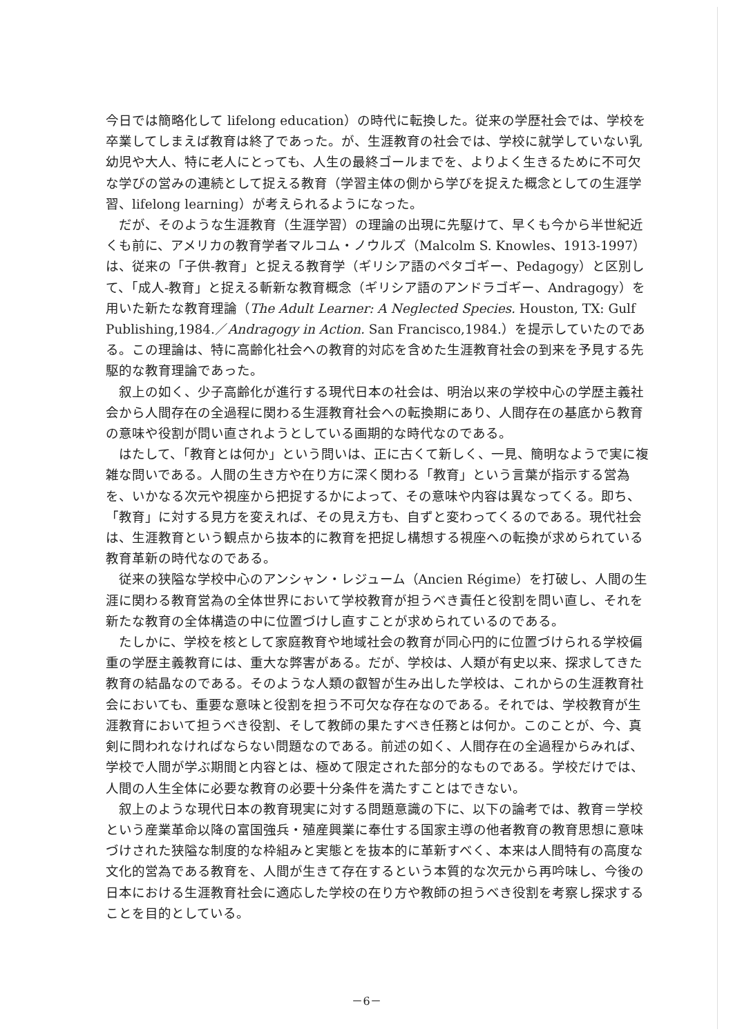今日では簡略化して lifelong education）の時代に転換した。従来の学歴社会では、学校を卒業してしまえば教育は終了であった。が、生涯教育の社会では、学校に就学していない乳幼児や大人、特に老人にとっても、人生の最終ゴールまでを、よりよく生きるために不可欠な学びの営みの連続として捉える教育（学習主体の側から学びを捉えた概念としての生涯学習、lifelong learning）が考えられるようになった。
だが、そのような生涯教育（生涯学習）の理論の出現に先駆けて、早くも今から半世紀近くも前に、アメリカの教育学者マルコム・ノウルズ（Malcolm S. Knowles、1913-1997）は、従来の「子供-教育」と捉える教育学（ギリシア語のペタゴギー、Pedagogy）と区別して、「成人-教育」と捉える斬新な教育概念（ギリシア語のアンドラゴギー、Andragogy）を用いた新たな教育理論（The Adult Learner: A Neglected Species. Houston, TX: Gulf Publishing,1984.／Andragogy in Action. San Francisco,1984.）を提示していたのである。この理論は、特に高齢化社会への教育的対応を含めた生涯教育社会の到来を予見する先駆的な教育理論であった。
叙上の如く、少子高齢化が進行する現代日本の社会は、明治以来の学校中心の学歴主義社会から人間存在の全過程に関わる生涯教育社会への転換期にあり、人間存在の基底から教育の意味や役割が問い直されようとしている画期的な時代なのである。
はたして、「教育とは何か」という問いは、正に古くて新しく、一見、簡明なようで実に複雑な問いである。人間の生き方や在り方に深く関わる「教育」という言葉が指示する営為を、いかなる次元や視座から把捉するかによって、その意味や内容は異なってくる。即ち、「教育」に対する見方を変えれば、その見え方も、自ずと変わってくるのである。現代社会は、生涯教育という観点から抜本的に教育を把捉し構想する視座への転換が求められている教育革新の時代なのである。
従来の狭隘な学校中心のアンシャン・レジューム（Ancien Régime）を打破し、人間の生涯に関わる教育営為の全体世界において学校教育が担うべき責任と役割を問い直し、それを新たな教育の全体構造の中に位置づけし直すことが求められているのである。
たしかに、学校を核として家庭教育や地域社会の教育が同心円的に位置づけられる学校偏重の学歴主義教育には、重大な弊害がある。だが、学校は、人類が有史以来、探求してきた教育の結晶なのである。そのような人類の叡智が生み出した学校は、これからの生涯教育社会においても、重要な意味と役割を担う不可欠な存在なのである。それでは、学校教育が生涯教育において担うべき役割、そして教師の果たすべき任務とは何か。このことが、今、真剣に問われなければならない問題なのである。前述の如く、人間存在の全過程からみれば、学校で人間が学ぶ期間と内容とは、極めて限定された部分的なものである。学校だけでは、人間の人生全体に必要な教育の必要十分条件を満たすことはできない。
叙上のような現代日本の教育現実に対する問題意識の下に、以下の論考では、教育＝学校という産業革命以降の富国強兵・殖産興業に奉仕する国家主導の他者教育の教育思想に意味づけされた狭隘な制度的な枠組みと実態とを抜本的に革新すべく、本来は人間特有の高度な文化的営為である教育を、人間が生きて存在するという本質的な次元から再吟味し、今後の日本における生涯教育社会に適応した学校の在り方や教師の担うべき役割を考察し探求することを目的としている。
－6－